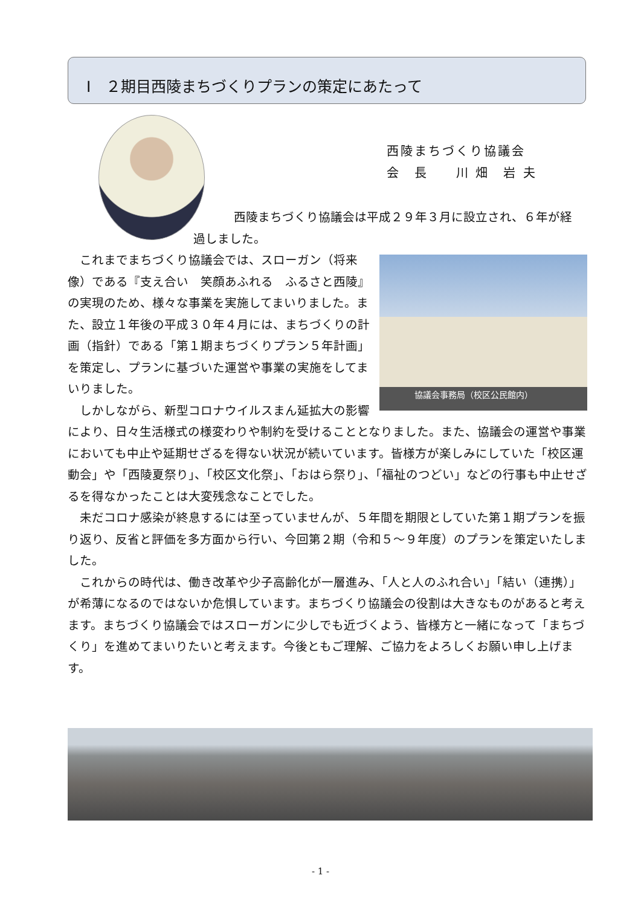Ⅰ　２期目西陵まちづくりプランの策定にあたって
西陵まちづくり協議会
会　長　　川 畑　岩 夫
西陵まちづくり協議会は平成２９年３月に設立され、６年が経
過しました。
協議会事務局（校区公民館内）
　これまでまちづくり協議会では、スローガン（将来像）である『支え合い　笑顔あふれる　ふるさと西陵』の実現のため、様々な事業を実施してまいりました。また、設立１年後の平成３０年４月には、まちづくりの計画（指針）である「第１期まちづくりプラン５年計画」を策定し、プランに基づいた運営や事業の実施をしてまいりました。
　しかしながら、新型コロナウイルスまん延拡大の影響により、日々生活様式の様変わりや制約を受けることとなりました。また、協議会の運営や事業においても中止や延期せざるを得ない状況が続いています。皆様方が楽しみにしていた「校区運動会」や「西陵夏祭り」、「校区文化祭」、「おはら祭り」、「福祉のつどい」などの行事も中止せざるを得なかったことは大変残念なことでした。
　未だコロナ感染が終息するには至っていませんが、５年間を期限としていた第１期プランを振り返り、反省と評価を多方面から行い、今回第２期（令和５～９年度）のプランを策定いたしました。
　これからの時代は、働き改革や少子高齢化が一層進み、「人と人のふれ合い」「結い（連携）」が希薄になるのではないか危惧しています。まちづくり協議会の役割は大きなものがあると考えます。まちづくり協議会ではスローガンに少しでも近づくよう、皆様方と一緒になって「まちづくり」を進めてまいりたいと考えます。今後ともご理解、ご協力をよろしくお願い申し上げます。
- 1 -